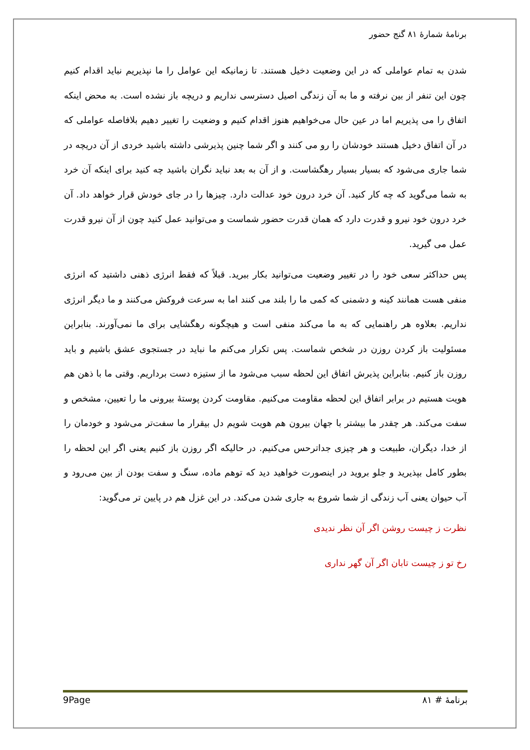برنامۀ شمارۀ ۸۱ گنج حضور
شدن به تمام عواملی که در این وضعیت دخیل هستند. تا زمانیکه این عوامل را ما نپذیریم نباید اقدام کنیم چون این تنفر از بین نرفته و ما به آن زندگی اصیل دسترسی نداریم و دریچه باز نشده است. به محض اینکه اتفاق را می پذیریم اما در عین حال می‌خواهیم هنوز اقدام کنیم و وضعیت را تغییر دهیم بلافاصله عواملی که در آن اتفاق دخیل هستند خودشان را رو می کنند و اگر شما چنین پذیرشی داشته باشید خردی از آن دریچه در شما جاری می‌شود که بسیار بسیار رهگشاست. و از آن به بعد نباید نگران باشید چه کنید برای اینکه آن خرد به شما می‌گوید که چه کار کنید. آن خرد درون خود عدالت دارد. چیزها را در جای خودش قرار خواهد داد. آن خرد درون خود نیرو و قدرت دارد که همان قدرت حضور شماست و می‌توانید عمل کنید چون از آن نیرو قدرت عمل می گیرید.
پس حداکثر سعی خود را در تغییر وضعیت می‌توانید بکار ببرید. قبلاً که فقط انرژی ذهنی داشتید که انرژی منفی هست همانند کینه و دشمنی که کمی ما را بلند می کنند اما به سرعت فروکش می‌کنند و ما دیگر انرژی نداریم. بعلاوه هر راهنمایی که به ما می‌کند منفی است و هیچگونه رهگشایی برای ما نمی‌آورند. بنابراین مسئولیت باز کردن روزن در شخص شماست. پس تکرار می‌کنم ما نباید در جستجوی عشق باشیم و باید روزن باز کنیم. بنابراین پذیرش اتفاق این لحظه سبب می‌شود ما از ستیزه دست برداریم. وقتی ما با ذهن هم هویت هستیم در برابر اتفاق این لحظه مقاومت می‌کنیم. مقاومت کردن پوستهٔ بیرونی ما را تعیین، مشخص و سفت می‌کند. هر چقدر ما بیشتر با جهان بیرون هم هویت شویم دل بیقرار ما سفت‌تر می‌شود و خودمان را از خدا، دیگران، طبیعت و هر چیزی جداترحس می‌کنیم. در حالیکه اگر روزن باز کنیم یعنی اگر این لحظه را بطور کامل بپذیرید و جلو بروید در اینصورت خواهید دید که توهم ماده، سنگ و سفت بودن از بین می‌رود و آب حیوان یعنی آب زندگی از شما شروع به جاری شدن می‌کند. در این غزل هم در پایین تر می‌گوید:
نظرت ز چیست روشن اگر آن نظر ندیدی
رخ تو ز چیست تابان اگر آن گهر نداری
9Page برنامۀ # ۸۱